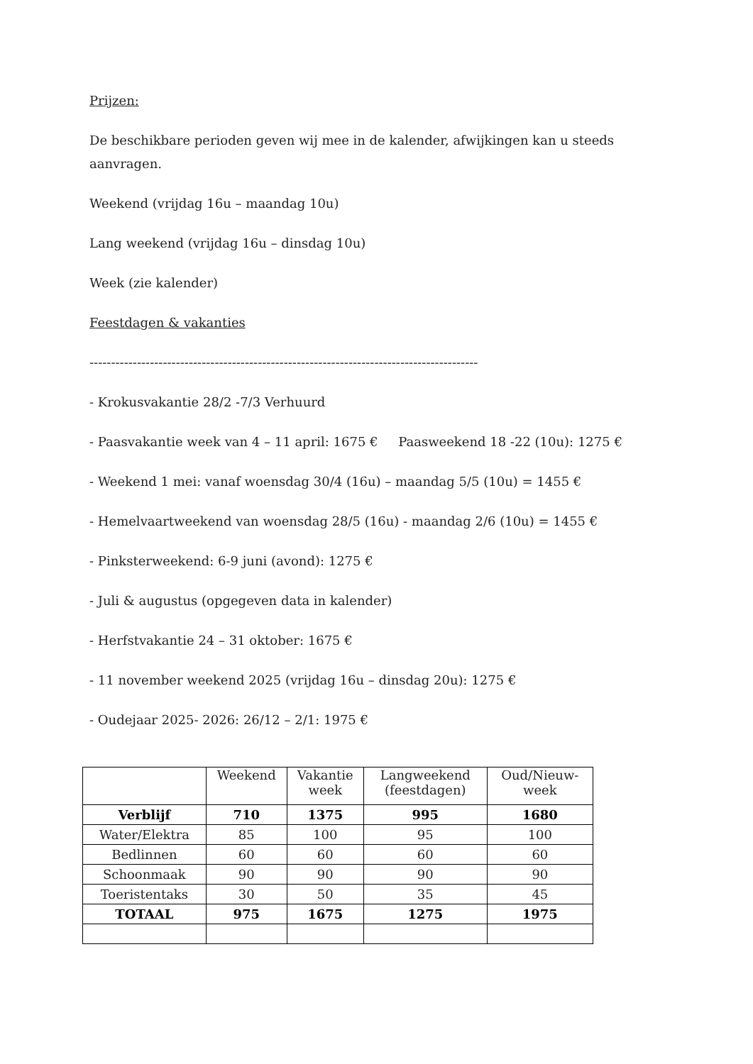Prijzen:
De beschikbare perioden geven wij mee in de kalender, afwijkingen kan u steeds aanvragen.
Weekend (vrijdag 16u – maandag 10u)
Lang weekend (vrijdag 16u – dinsdag 10u)
Week (zie kalender)
Feestdagen & vakanties
------------------------------------------------------------------------------------------
- Krokusvakantie 28/2 -7/3 Verhuurd
- Paasvakantie week van 4 – 11 april: 1675 € Paasweekend 18 -22 (10u): 1275 €
- Weekend 1 mei: vanaf woensdag 30/4 (16u) – maandag 5/5 (10u) = 1455 €
- Hemelvaartweekend van woensdag 28/5 (16u) - maandag 2/6 (10u) = 1455 €
- Pinksterweekend: 6-9 juni (avond): 1275 €
- Juli & augustus (opgegeven data in kalender)
- Herfstvakantie 24 – 31 oktober: 1675 €
- 11 november weekend 2025 (vrijdag 16u – dinsdag 20u): 1275 €
- Oudejaar 2025- 2026: 26/12 – 2/1: 1975 €
| | Weekend | Vakantie week | Langweekend (feestdagen) | Oud/Nieuw- week |
| --- | --- | --- | --- | --- |
| Verblijf | 710 | 1375 | 995 | 1680 |
| Water/Elektra | 85 | 100 | 95 | 100 |
| Bedlinnen | 60 | 60 | 60 | 60 |
| Schoonmaak | 90 | 90 | 90 | 90 |
| Toeristentaks | 30 | 50 | 35 | 45 |
| TOTAAL | 975 | 1675 | 1275 | 1975 |